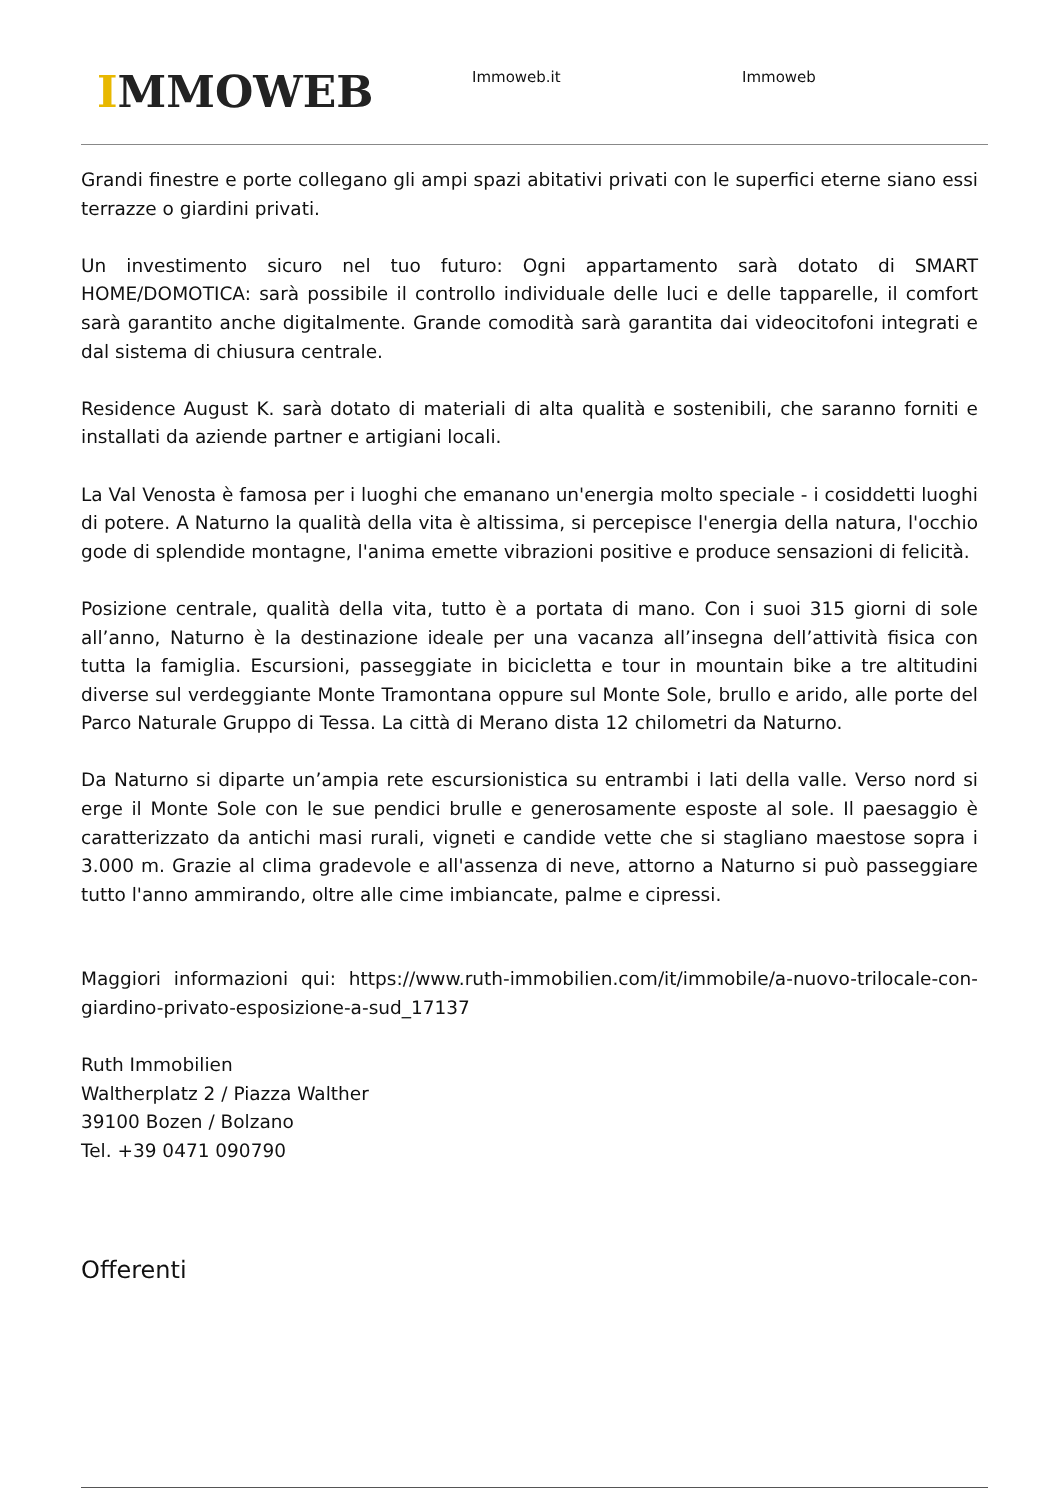IMMOWEB
Immoweb.it Immoweb
Grandi finestre e porte collegano gli ampi spazi abitativi privati con le superfici eterne siano essi terrazze o giardini privati.
Un investimento sicuro nel tuo futuro: Ogni appartamento sarà dotato di SMART HOME/DOMOTICA: sarà possibile il controllo individuale delle luci e delle tapparelle, il comfort sarà garantito anche digitalmente. Grande comodità sarà garantita dai videocitofoni integrati e dal sistema di chiusura centrale.
Residence August K. sarà dotato di materiali di alta qualità e sostenibili, che saranno forniti e installati da aziende partner e artigiani locali.
La Val Venosta è famosa per i luoghi che emanano un'energia molto speciale - i cosiddetti luoghi di potere. A Naturno la qualità della vita è altissima, si percepisce l'energia della natura, l'occhio gode di splendide montagne, l'anima emette vibrazioni positive e produce sensazioni di felicità.
Posizione centrale, qualità della vita, tutto è a portata di mano. Con i suoi 315 giorni di sole all’anno, Naturno è la destinazione ideale per una vacanza all’insegna dell’attività fisica con tutta la famiglia. Escursioni, passeggiate in bicicletta e tour in mountain bike a tre altitudini diverse sul verdeggiante Monte Tramontana oppure sul Monte Sole, brullo e arido, alle porte del Parco Naturale Gruppo di Tessa. La città di Merano dista 12 chilometri da Naturno.
Da Naturno si diparte un’ampia rete escursionistica su entrambi i lati della valle. Verso nord si erge il Monte Sole con le sue pendici brulle e generosamente esposte al sole. Il paesaggio è caratterizzato da antichi masi rurali, vigneti e candide vette che si stagliano maestose sopra i 3.000 m. Grazie al clima gradevole e all'assenza di neve, attorno a Naturno si può passeggiare tutto l'anno ammirando, oltre alle cime imbiancate, palme e cipressi.
Maggiori informazioni qui: https://www.ruth-immobilien.com/it/immobile/a-nuovo-trilocale-con-giardino-privato-esposizione-a-sud_17137
Ruth Immobilien
Waltherplatz 2 / Piazza Walther
39100 Bozen / Bolzano
Tel. +39 0471 090790
Offerenti